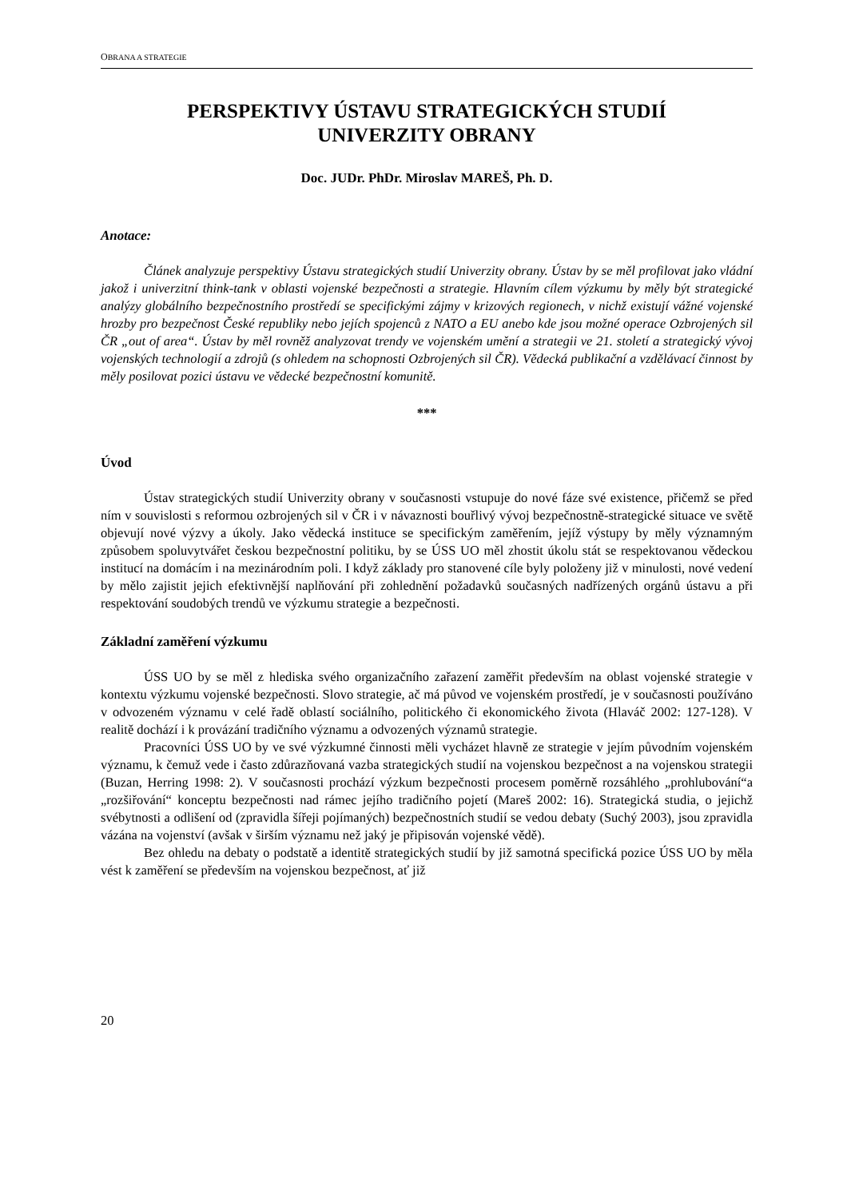OBRANA A STRATEGIE
PERSPEKTIVY ÚSTAVU STRATEGICKÝCH STUDIÍ
UNIVERZITY OBRANY
Doc. JUDr. PhDr. Miroslav MAREŠ, Ph. D.
Anotace:
Článek analyzuje perspektivy Ústavu strategických studií Univerzity obrany. Ústav by se měl profilovat jako vládní jakož i univerzitní think-tank v oblasti vojenské bezpečnosti a strategie. Hlavním cílem výzkumu by měly být strategické analýzy globálního bezpečnostního prostředí se specifickými zájmy v krizových regionech, v nichž existují vážné vojenské hrozby pro bezpečnost České republiky nebo jejích spojenců z NATO a EU anebo kde jsou možné operace Ozbrojených sil ČR „out of area“. Ústav by měl rovněž analyzovat trendy ve vojenském umění a strategii ve 21. století a strategický vývoj vojenských technologií a zdrojů (s ohledem na schopnosti Ozbrojených sil ČR). Vědecká publikační a vzdělávací činnost by měly posilovat pozici ústavu ve vědecké bezpečnostní komunitě.
***
Úvod
Ústav strategických studií Univerzity obrany v současnosti vstupuje do nové fáze své existence, přičemž se před ním v souvislosti s reformou ozbrojených sil v ČR i v návaznosti bouřlivý vývoj bezpečnostně-strategické situace ve světě objevují nové výzvy a úkoly. Jako vědecká instituce se specifickým zaměřením, jejíž výstupy by měly významným způsobem spoluvytvářet českou bezpečnostní politiku, by se ÚSS UO měl zhostit úkolu stát se respektovanou vědeckou institucí na domácím i na mezinárodním poli. I když základy pro stanovené cíle byly položeny již v minulosti, nové vedení by mělo zajistit jejich efektivnější naplňování při zohlednění požadavků současných nadřízených orgánů ústavu a při respektování soudobých trendů ve výzkumu strategie a bezpečnosti.
Základní zaměření výzkumu
ÚSS UO by se měl z hlediska svého organizačního zařazení zaměřit především na oblast vojenské strategie v kontextu výzkumu vojenské bezpečnosti. Slovo strategie, ač má původ ve vojenském prostředí, je v současnosti používáno v odvozeném významu v celé řadě oblastí sociálního, politického či ekonomického života (Hlaváč 2002: 127-128). V realitě dochází i k provázání tradičního významu a odvozených významů strategie.
Pracovníci ÚSS UO by ve své výzkumné činnosti měli vycházet hlavně ze strategie v jejím původním vojenském významu, k čemuž vede i často zdůrazňovaná vazba strategických studií na vojenskou bezpečnost a na vojenskou strategii (Buzan, Herring 1998: 2). V současnosti prochází výzkum bezpečnosti procesem poměrně rozsáhlého „prohlubování“a „rozšiřování“ konceptu bezpečnosti nad rámec jejího tradičního pojetí (Mareš 2002: 16). Strategická studia, o jejichž svébytnosti a odlišení od (zpravidla šířeji pojímaných) bezpečnostních studií se vedou debaty (Suchý 2003), jsou zpravidla vázána na vojenství (avšak v širším významu než jaký je připisován vojenské vědě).
Bez ohledu na debaty o podstatě a identitě strategických studií by již samotná specifická pozice ÚSS UO by měla vést k zaměření se především na vojenskou bezpečnost, ať již
20